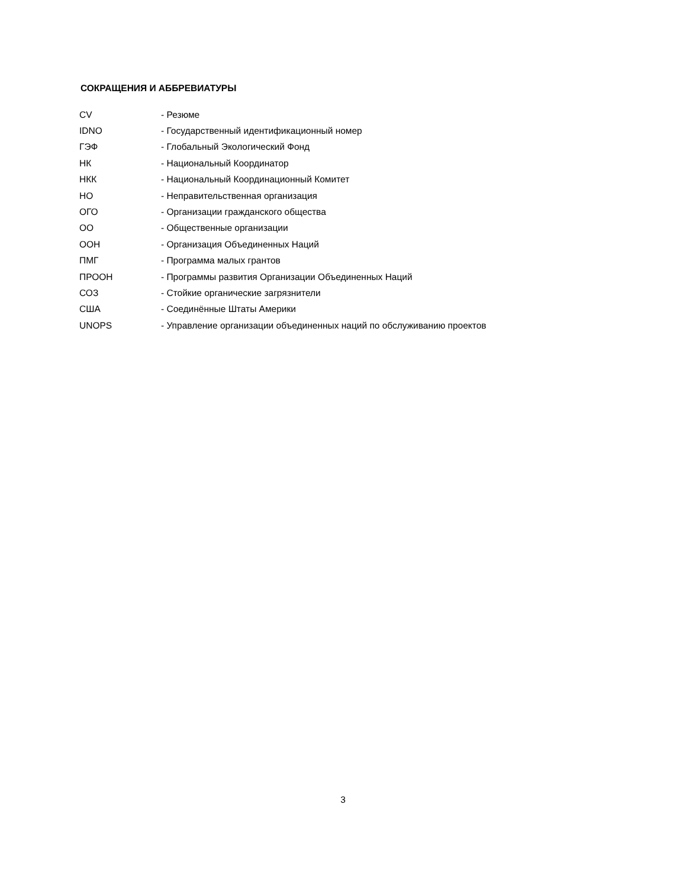СОКРАЩЕНИЯ И АББРЕВИАТУРЫ
| CV | - Резюме |
| IDNO | - Государственный идентификационный номер |
| ГЭФ | - Глобальный Экологический Фонд |
| НК | - Национальный Координатор |
| НКК | - Национальный Координационный Комитет |
| НО | - Неправительственная организация |
| ОГО | - Организации гражданского общества |
| ОО | - Общественные организации |
| ООН | - Организация Объединенных Наций |
| ПМГ | - Программа малых грантов |
| ПРООН | - Программы развития Организации Объединенных Наций |
| СОЗ | - Стойкие органические загрязнители |
| США | - Соединённые Штаты Америки |
| UNOPS | - Управление организации объединенных наций по обслуживанию проектов |
3